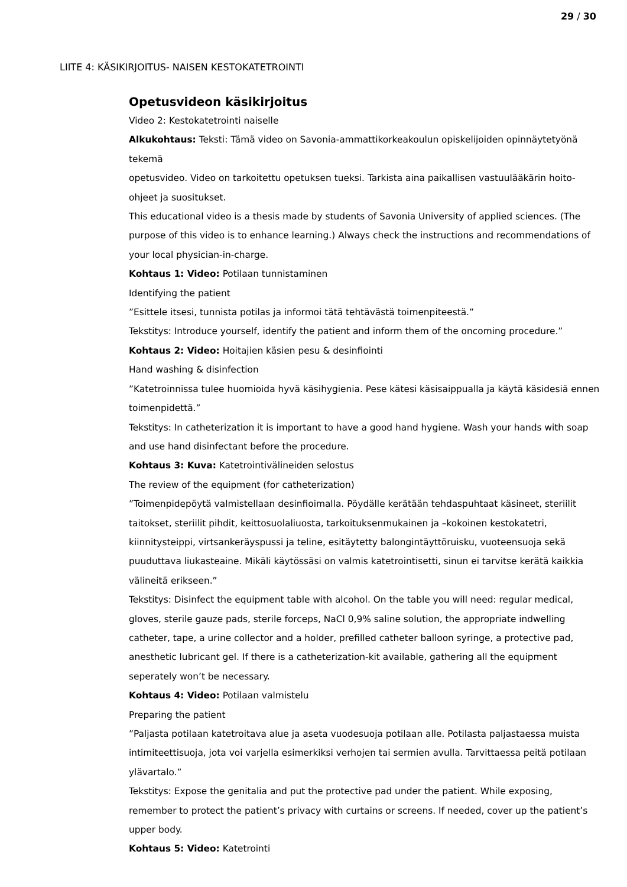29 / 30
LIITE 4: KÄSIKIRJOITUS- NAISEN KESTOKATETROINTI
Opetusvideon käsikirjoitus
Video 2: Kestokatetrointi naiselle
Alkukohtaus: Teksti: Tämä video on Savonia-ammattikorkeakoulun opiskelijoiden opinnäytetyönä tekemä
opetusvideo. Video on tarkoitettu opetuksen tueksi. Tarkista aina paikallisen vastuulääkärin hoito-ohjeet ja suositukset.
This educational video is a thesis made by students of Savonia University of applied sciences. (The purpose of this video is to enhance learning.) Always check the instructions and recommendations of your local physician-in-charge.
Kohtaus 1: Video: Potilaan tunnistaminen
Identifying the patient
”Esittele itsesi, tunnista potilas ja informoi tätä tehtävästä toimenpiteestä.”
Tekstitys: Introduce yourself, identify the patient and inform them of the oncoming procedure.”
Kohtaus 2: Video: Hoitajien käsien pesu & desinfiointi
Hand washing & disinfection
”Katetroinnissa tulee huomioida hyvä käsihygienia. Pese kätesi käsisaippualla ja käytä käsidesiä ennen toimenpidettä.”
Tekstitys: In catheterization it is important to have a good hand hygiene. Wash your hands with soap and use hand disinfectant before the procedure.
Kohtaus 3: Kuva: Katetrointivälineiden selostus
The review of the equipment (for catheterization)
”Toimenpidepöytä valmistellaan desinfioimalla. Pöydälle kerätään tehdaspuhtaat käsineet, steriilit taitokset, steriilit pihdit, keittosuolaliuosta, tarkoituksenmukainen ja –kokoinen kestokatetri, kiinnitysteippi, virtsankeräyspussi ja teline, esitäytetty balongintäyttöruisku, vuoteensuoja sekä puudut­tava liukasteaine. Mikäli käytössäsi on valmis katetrointisetti, sinun ei tarvitse kerätä kaikkia välineitä erikseen.”
Tekstitys: Disinfect the equipment table with alcohol. On the table you will need: regular medical, gloves, sterile gauze pads, sterile forceps, NaCl 0,9% saline solution, the appropriate indwelling catheter, tape, a urine collector and a holder, prefilled catheter balloon syringe, a protective pad, anesthetic lubricant gel. If there is a catheterization-kit available, gathering all the equipment seperately won’t be necessary.
Kohtaus 4: Video: Potilaan valmistelu
Preparing the patient
”Paljasta potilaan katetroitava alue ja aseta vuodesuoja potilaan alle. Potilasta paljastaessa muista intimiteettisuoja, jota voi varjella esimerkiksi verhojen tai sermien avulla. Tarvittaessa peitä potilaan ylävartalo.”
Tekstitys: Expose the genitalia and put the protective pad under the patient. While exposing, remember to protect the patient’s privacy with curtains or screens. If needed, cover up the patient’s upper body.
Kohtaus 5: Video: Katetrointi